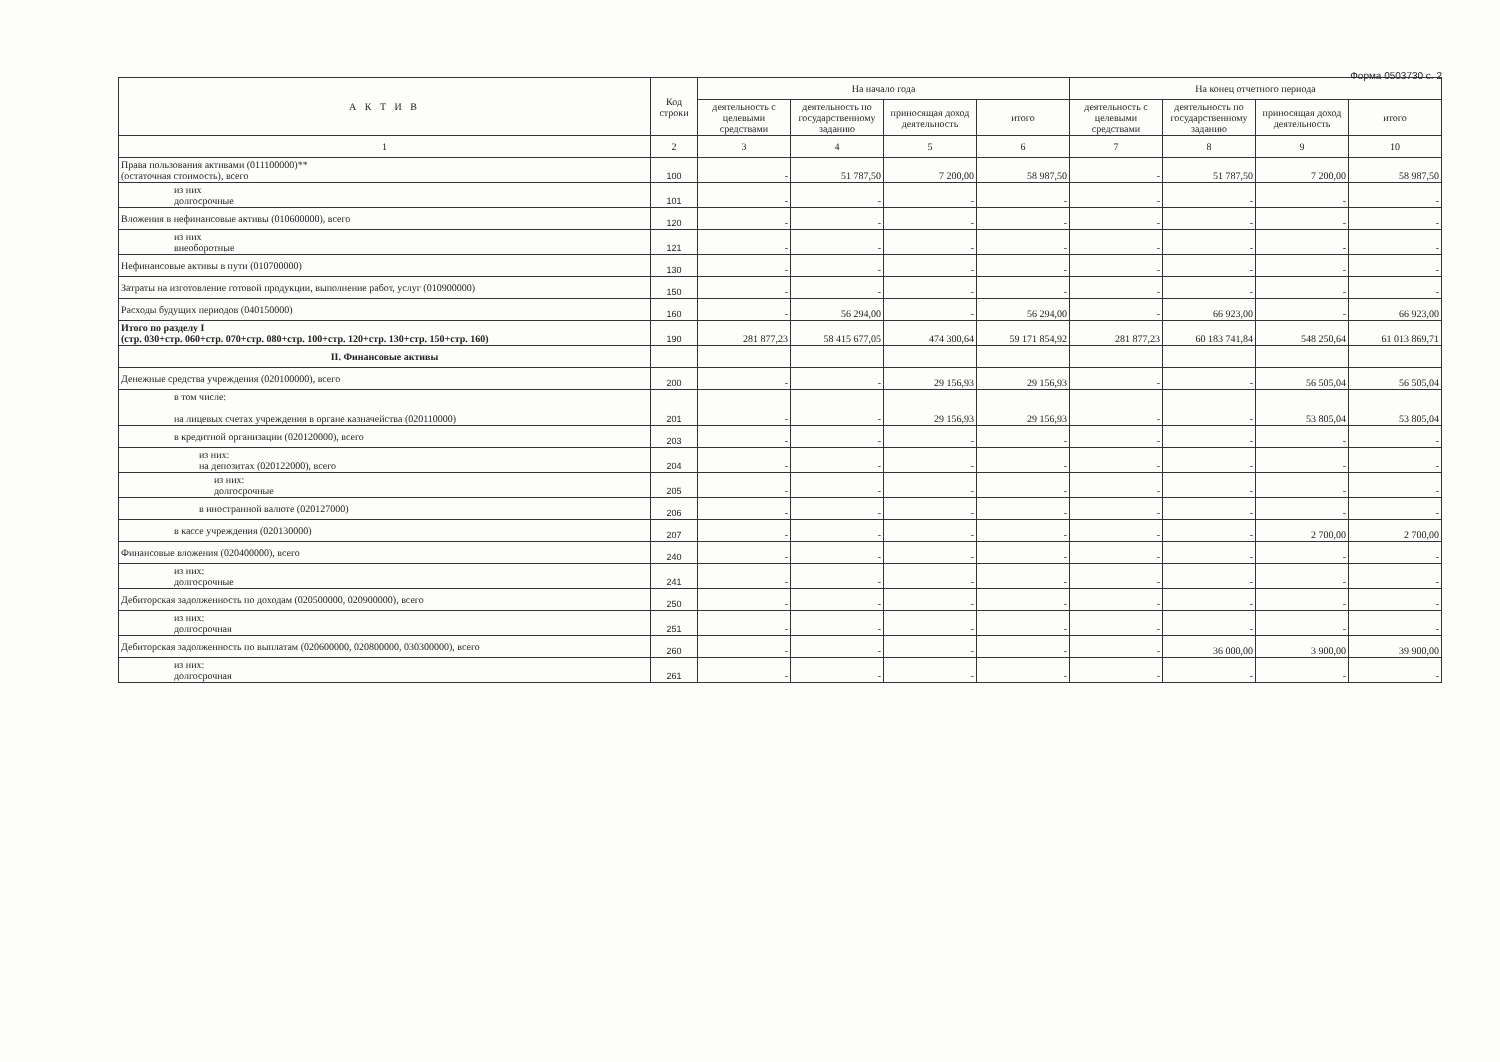Форма 0503730 с. 2
| А К Т И В | Код строки | На начало года | | | | На конец отчетного периода | | | |
| --- | --- | --- | --- | --- | --- | --- | --- | --- | --- |
| | | деятельность с целевыми средствами | деятельность по государственному заданию | приносящая доход деятельность | итого | деятельность с целевыми средствами | деятельность по государственному заданию | приносящая доход деятельность | итого |
| 1 | 2 | 3 | 4 | 5 | 6 | 7 | 8 | 9 | 10 |
| Права пользования активами (011100000)** (остаточная стоимость), всего | 100 | - | 51 787,50 | 7 200,00 | 58 987,50 | - | 51 787,50 | 7 200,00 | 58 987,50 |
| из них долгосрочные | 101 | - | - | - | - | - | - | - | - |
| Вложения в нефинансовые активы (010600000), всего | 120 | - | - | - | - | - | - | - | - |
| из них внеоборотные | 121 | - | - | - | - | - | - | - | - |
| Нефинансовые активы в пути (010700000) | 130 | - | - | - | - | - | - | - | - |
| Затраты на изготовление готовой продукции, выполнение работ, услуг (010900000) | 150 | - | - | - | - | - | - | - | - |
| Расходы будущих периодов (040150000) | 160 | - | 56 294,00 | - | 56 294,00 | - | 66 923,00 | - | 66 923,00 |
| Итого по разделу I (стр. 030+стр. 060+стр. 070+стр. 080+стр. 100+стр. 120+стр. 130+стр. 150+стр. 160) | 190 | 281 877,23 | 58 415 677,05 | 474 300,64 | 59 171 854,92 | 281 877,23 | 60 183 741,84 | 548 250,64 | 61 013 869,71 |
| II. Финансовые активы | | | | | | | | | |
| Денежные средства учреждения (020100000), всего | 200 | - | - | 29 156,93 | 29 156,93 | - | - | 56 505,04 | 56 505,04 |
| в том числе: на лицевых счетах учреждения в органе казначейства (020110000) | 201 | - | - | 29 156,93 | 29 156,93 | - | - | 53 805,04 | 53 805,04 |
| в кредитной организации (020120000), всего | 203 | - | - | - | - | - | - | - | - |
| из них: на депозитах (020122000), всего | 204 | - | - | - | - | - | - | - | - |
| из них: долгосрочные | 205 | - | - | - | - | - | - | - | - |
| в иностранной валюте (020127000) | 206 | - | - | - | - | - | - | - | - |
| в кассе учреждения (020130000) | 207 | - | - | - | - | - | - | 2 700,00 | 2 700,00 |
| Финансовые вложения (020400000), всего | 240 | - | - | - | - | - | - | - | - |
| из них: долгосрочные | 241 | - | - | - | - | - | - | - | - |
| Дебиторская задолженность по доходам (020500000, 020900000), всего | 250 | - | - | - | - | - | - | - | - |
| из них: долгосрочная | 251 | - | - | - | - | - | - | - | - |
| Дебиторская задолженность по выплатам (020600000, 020800000, 030300000), всего | 260 | - | - | - | - | - | 36 000,00 | 3 900,00 | 39 900,00 |
| из них: долгосрочная | 261 | - | - | - | - | - | - | - | - |